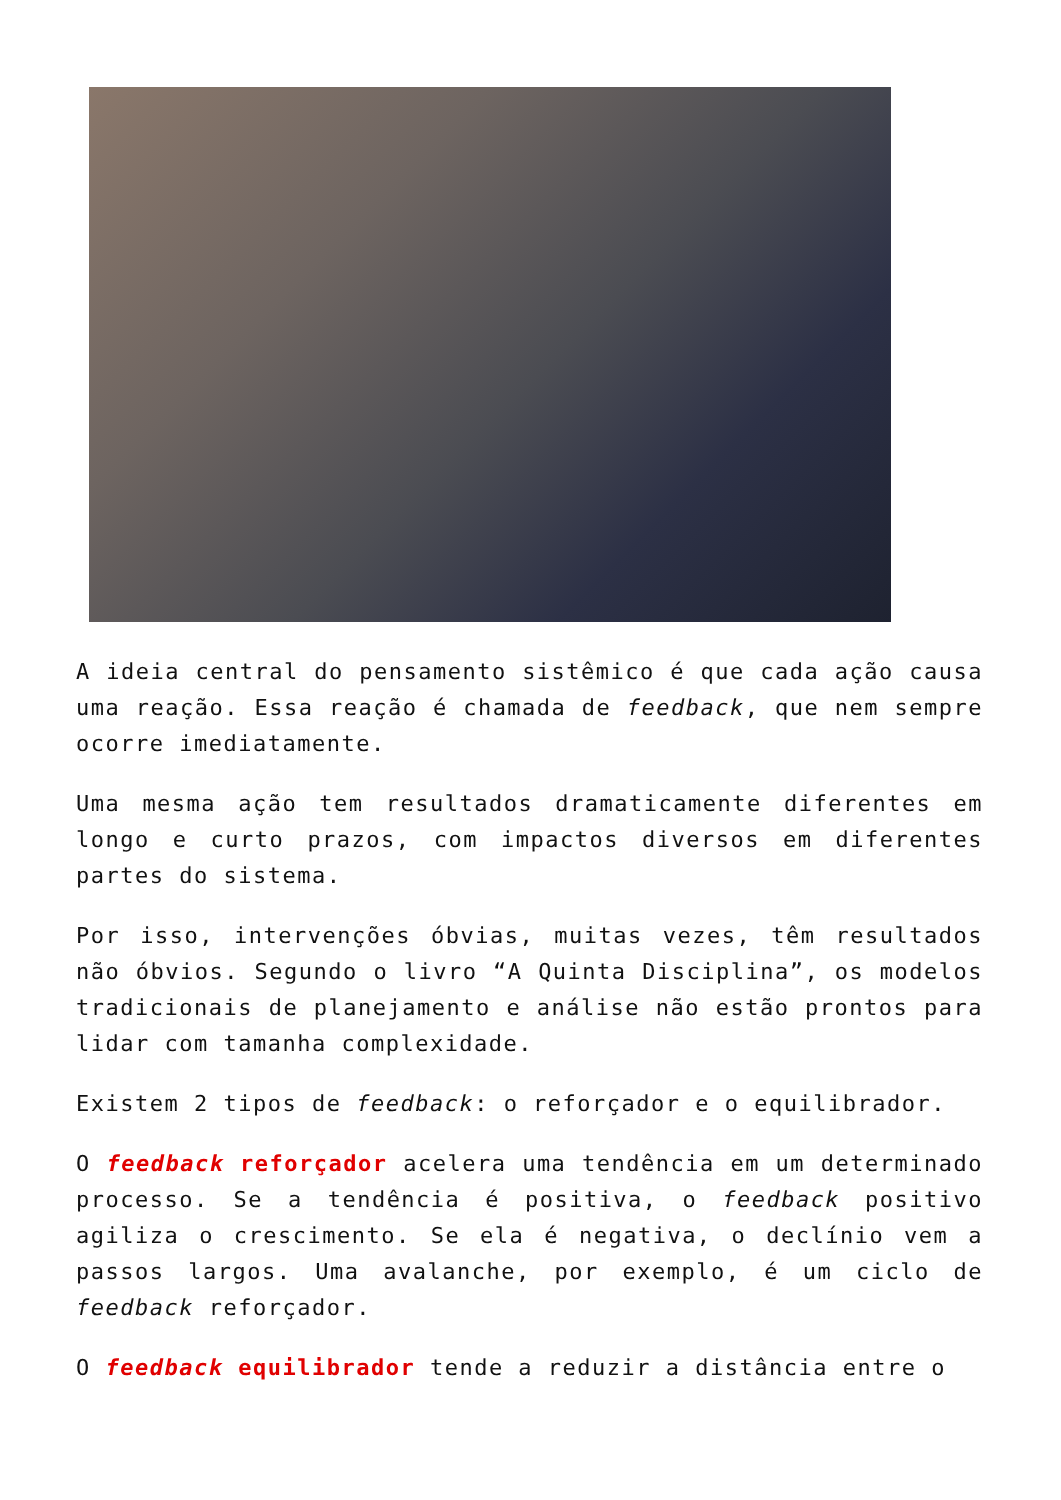A ideia central do pensamento sistêmico é que cada ação causa uma reação. Essa reação é chamada de feedback, que nem sempre ocorre imediatamente.
Uma mesma ação tem resultados dramaticamente diferentes em longo e curto prazos, com impactos diversos em diferentes partes do sistema.
Por isso, intervenções óbvias, muitas vezes, têm resultados não óbvios. Segundo o livro “A Quinta Disciplina”, os modelos tradicionais de planejamento e análise não estão prontos para lidar com tamanha complexidade.
Existem 2 tipos de feedback: o reforçador e o equilibrador.
O feedback reforçador acelera uma tendência em um determinado processo. Se a tendência é positiva, o feedback positivo agiliza o crescimento. Se ela é negativa, o declínio vem a passos largos. Uma avalanche, por exemplo, é um ciclo de feedback reforçador.
O feedback equilibrador tende a reduzir a distância entre o